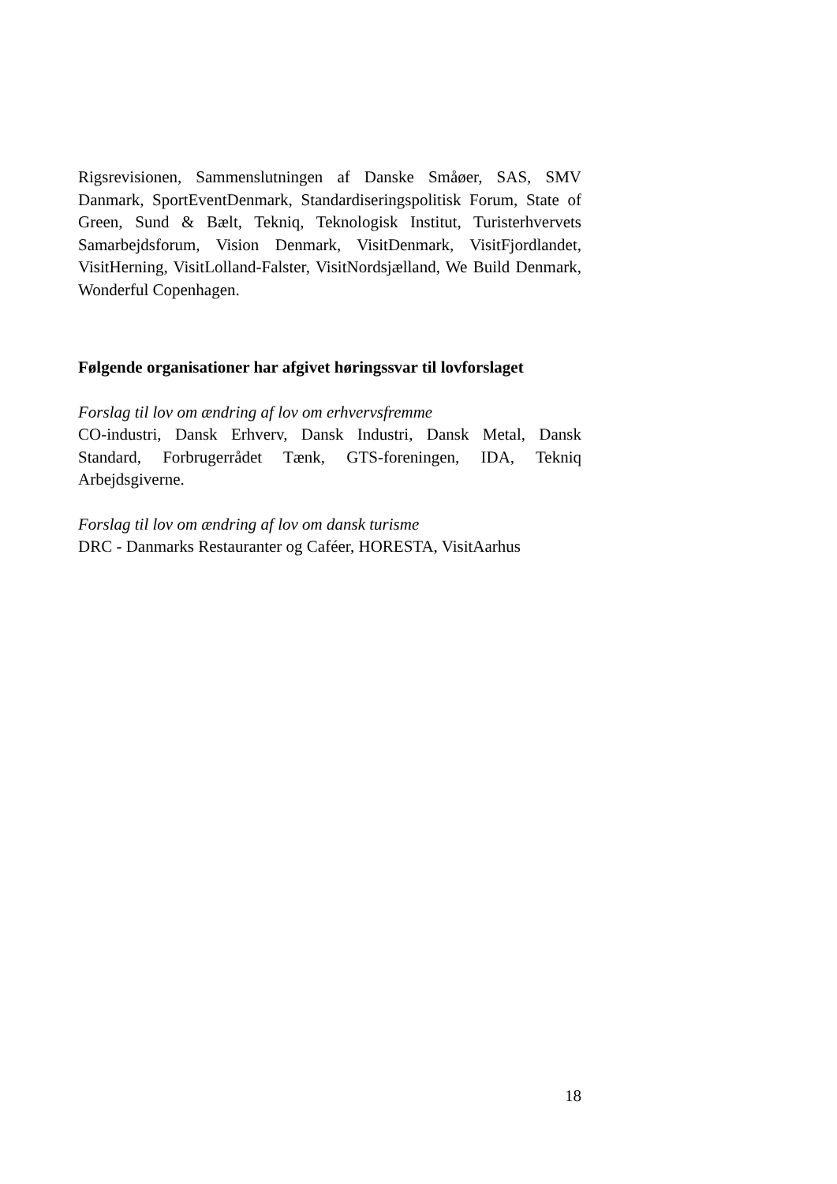Rigsrevisionen, Sammenslutningen af Danske Småøer, SAS, SMV Danmark, SportEventDenmark, Standardiseringspolitisk Forum, State of Green, Sund & Bælt, Tekniq, Teknologisk Institut, Turisterhvervets Samarbejdsforum, Vision Denmark, VisitDenmark, VisitFjordlandet, VisitHerning, VisitLolland-Falster, VisitNordsjælland, We Build Denmark, Wonderful Copenhagen.
Følgende organisationer har afgivet høringssvar til lovforslaget
Forslag til lov om ændring af lov om erhvervsfremme
CO-industri, Dansk Erhverv, Dansk Industri, Dansk Metal, Dansk Standard, Forbrugerrådet Tænk, GTS-foreningen, IDA, Tekniq Arbejdsgiverne.
Forslag til lov om ændring af lov om dansk turisme
DRC - Danmarks Restauranter og Caféer, HORESTA, VisitAarhus
18